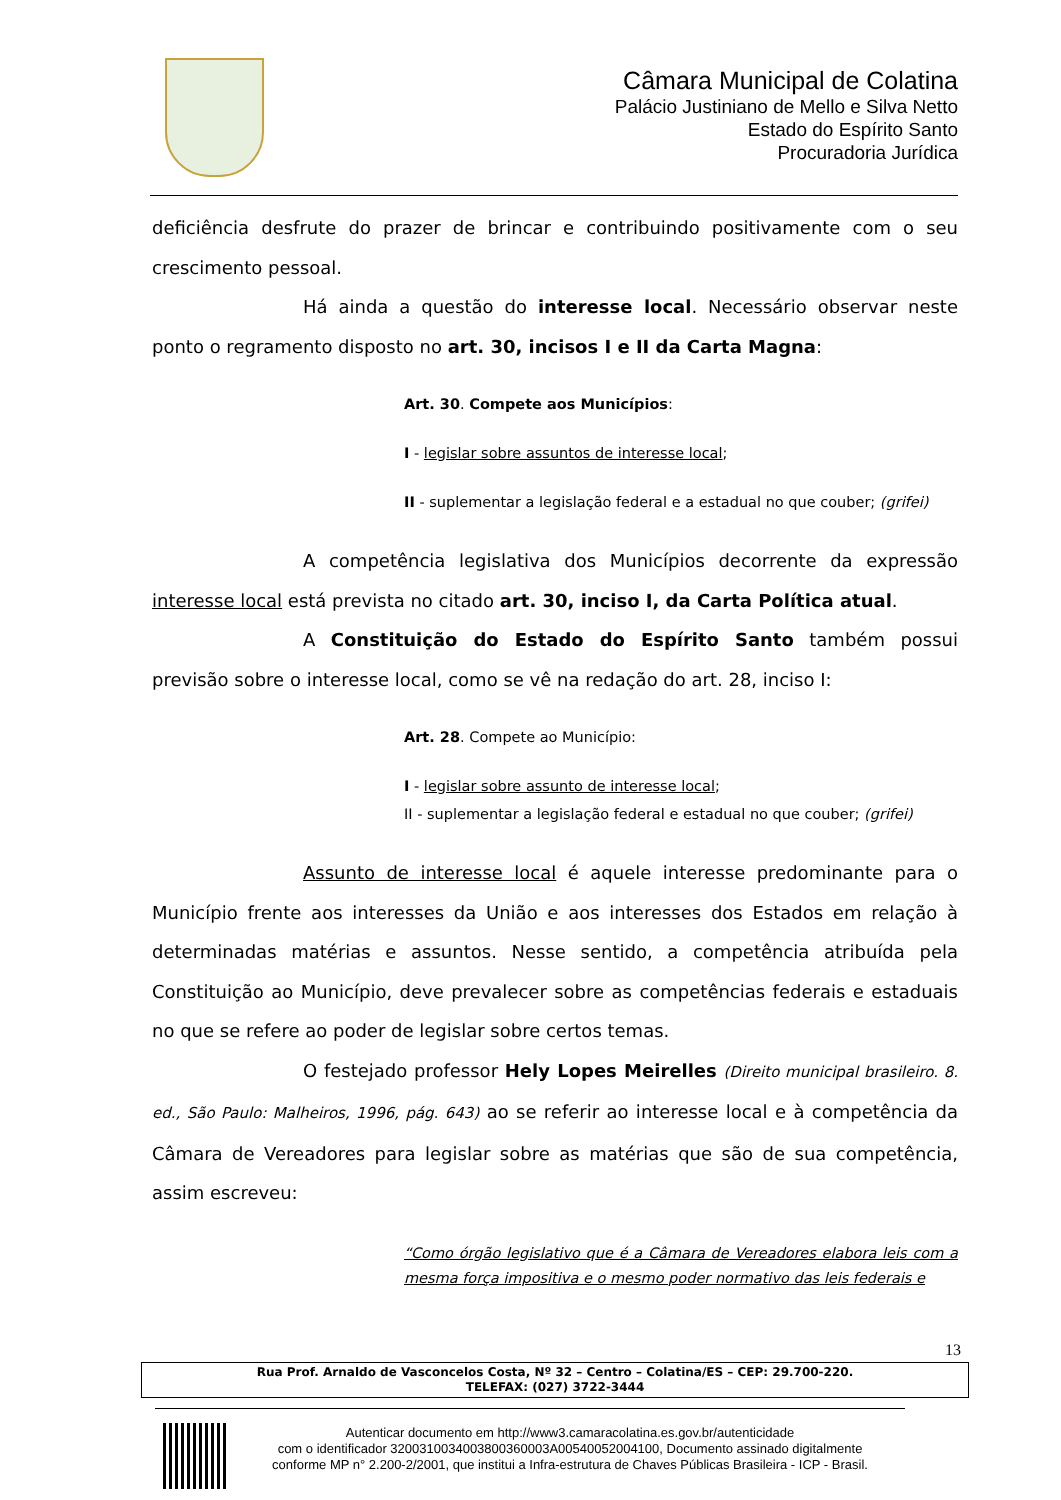Câmara Municipal de Colatina
Palácio Justiniano de Mello e Silva Netto
Estado do Espírito Santo
Procuradoria Jurídica
deficiência desfrute do prazer de brincar e contribuindo positivamente com o seu crescimento pessoal.
Há ainda a questão do interesse local. Necessário observar neste ponto o regramento disposto no art. 30, incisos I e II da Carta Magna:
Art. 30. Compete aos Municípios:
I - legislar sobre assuntos de interesse local;
II - suplementar a legislação federal e a estadual no que couber; (grifei)
A competência legislativa dos Municípios decorrente da expressão interesse local está prevista no citado art. 30, inciso I, da Carta Política atual.
A Constituição do Estado do Espírito Santo também possui previsão sobre o interesse local, como se vê na redação do art. 28, inciso I:
Art. 28. Compete ao Município:
I - legislar sobre assunto de interesse local;
II - suplementar a legislação federal e estadual no que couber; (grifei)
Assunto de interesse local é aquele interesse predominante para o Município frente aos interesses da União e aos interesses dos Estados em relação à determinadas matérias e assuntos. Nesse sentido, a competência atribuída pela Constituição ao Município, deve prevalecer sobre as competências federais e estaduais no que se refere ao poder de legislar sobre certos temas.
O festejado professor Hely Lopes Meirelles (Direito municipal brasileiro. 8. ed., São Paulo: Malheiros, 1996, pág. 643) ao se referir ao interesse local e à competência da Câmara de Vereadores para legislar sobre as matérias que são de sua competência, assim escreveu:
“Como órgão legislativo que é a Câmara de Vereadores elabora leis com a mesma força impositiva e o mesmo poder normativo das leis federais e
13
Rua Prof. Arnaldo de Vasconcelos Costa, Nº 32 – Centro – Colatina/ES – CEP: 29.700-220.
TELEFAX: (027) 3722-3444
Autenticar documento em http://www3.camaracolatina.es.gov.br/autenticidade
com o identificador 3200310034003800360003A00540052004100, Documento assinado digitalmente conforme MP n° 2.200-2/2001, que institui a Infra-estrutura de Chaves Públicas Brasileira - ICP - Brasil.